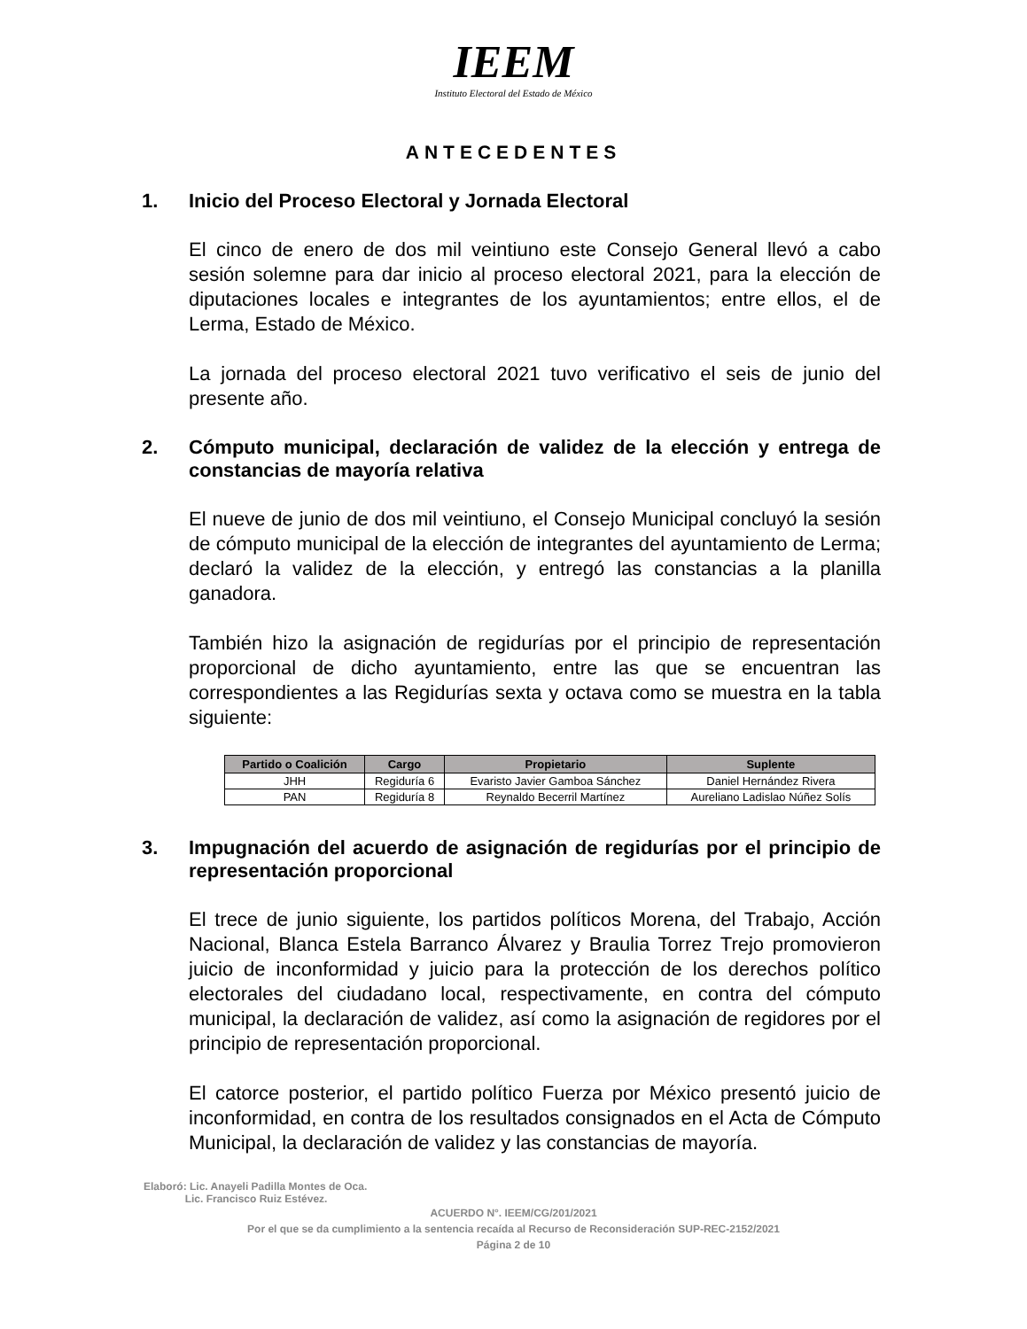IEEM
Instituto Electoral del Estado de México
ANTECEDENTES
1. Inicio del Proceso Electoral y Jornada Electoral
El cinco de enero de dos mil veintiuno este Consejo General llevó a cabo sesión solemne para dar inicio al proceso electoral 2021, para la elección de diputaciones locales e integrantes de los ayuntamientos; entre ellos, el de Lerma, Estado de México.
La jornada del proceso electoral 2021 tuvo verificativo el seis de junio del presente año.
2. Cómputo municipal, declaración de validez de la elección y entrega de constancias de mayoría relativa
El nueve de junio de dos mil veintiuno, el Consejo Municipal concluyó la sesión de cómputo municipal de la elección de integrantes del ayuntamiento de Lerma; declaró la validez de la elección, y entregó las constancias a la planilla ganadora.
También hizo la asignación de regidurías por el principio de representación proporcional de dicho ayuntamiento, entre las que se encuentran las correspondientes a las Regidurías sexta y octava como se muestra en la tabla siguiente:
| Partido o Coalición | Cargo | Propietario | Suplente |
| --- | --- | --- | --- |
| JHH | Regiduría 6 | Evaristo Javier Gamboa Sánchez | Daniel Hernández Rivera |
| PAN | Regiduría 8 | Reynaldo Becerril Martínez | Aureliano Ladislao Núñez Solís |
3. Impugnación del acuerdo de asignación de regidurías por el principio de representación proporcional
El trece de junio siguiente, los partidos políticos Morena, del Trabajo, Acción Nacional, Blanca Estela Barranco Álvarez y Braulia Torrez Trejo promovieron juicio de inconformidad y juicio para la protección de los derechos político electorales del ciudadano local, respectivamente, en contra del cómputo municipal, la declaración de validez, así como la asignación de regidores por el principio de representación proporcional.
El catorce posterior, el partido político Fuerza por México presentó juicio de inconformidad, en contra de los resultados consignados en el Acta de Cómputo Municipal, la declaración de validez y las constancias de mayoría.
Elaboró: Lic. Anayeli Padilla Montes de Oca.
Lic. Francisco Ruiz Estévez.
ACUERDO N°. IEEM/CG/201/2021
Por el que se da cumplimiento a la sentencia recaída al Recurso de Reconsideración SUP-REC-2152/2021
Página 2 de 10